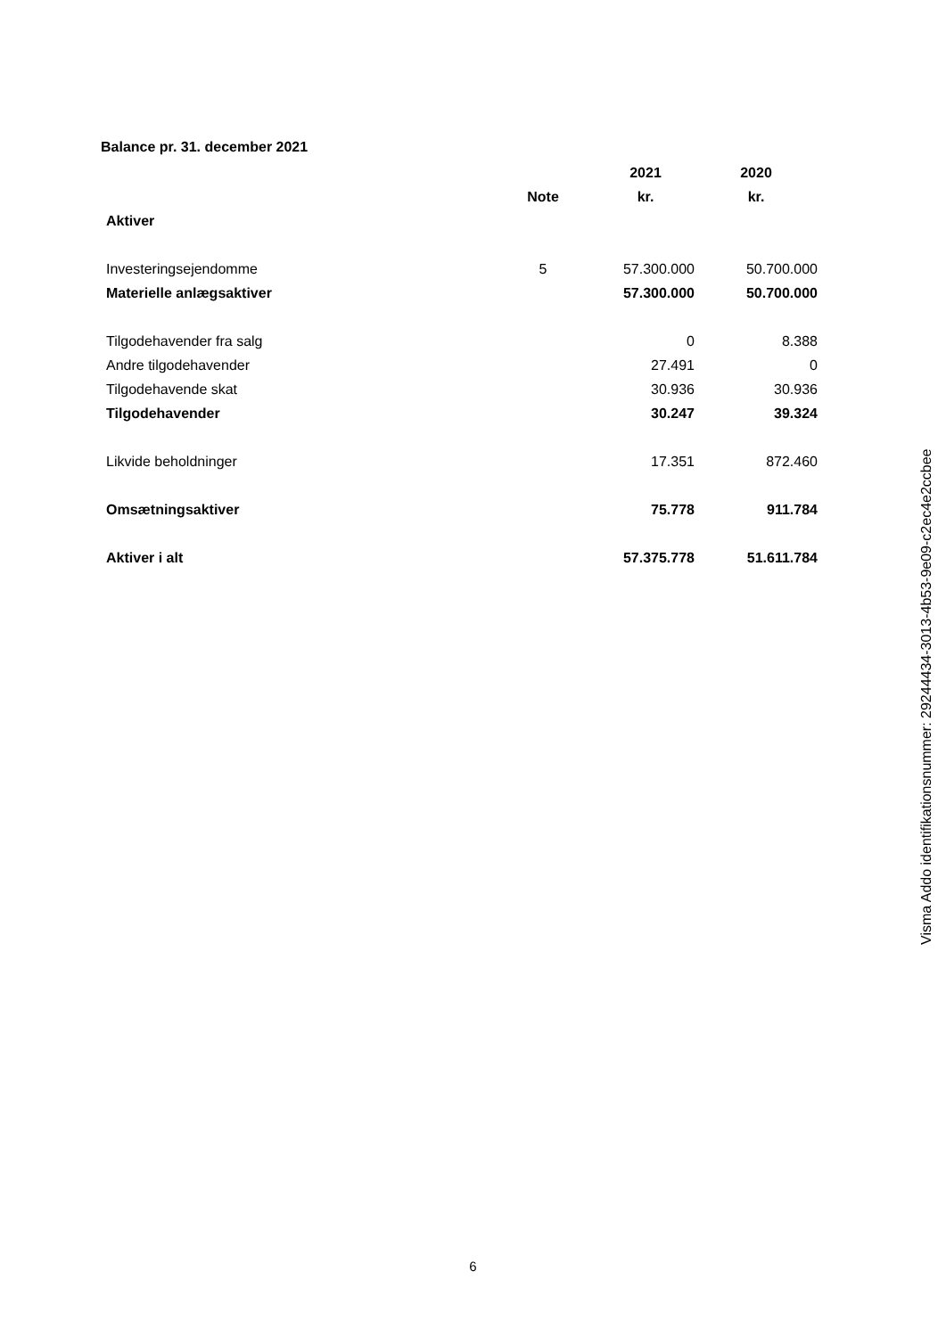Balance pr. 31. december 2021
| | | 2021 | 2020 |
| | Note | kr. | kr. |
| Aktiver | | | |
| Investeringsejendomme | 5 | 57.300.000 | 50.700.000 |
| Materielle anlægsaktiver | | 57.300.000 | 50.700.000 |
| Tilgodehavender fra salg | | 0 | 8.388 |
| Andre tilgodehavender | | 27.491 | 0 |
| Tilgodehavende skat | | 30.936 | 30.936 |
| Tilgodehavender | | 30.247 | 39.324 |
| Likvide beholdninger | | 17.351 | 872.460 |
| Omsætningsaktiver | | 75.778 | 911.784 |
| Aktiver i alt | | 57.375.778 | 51.611.784 |
Visma Addo identifikationsnummer: 29244434-3013-4b53-9e09-c2ec4e2ccbee
6